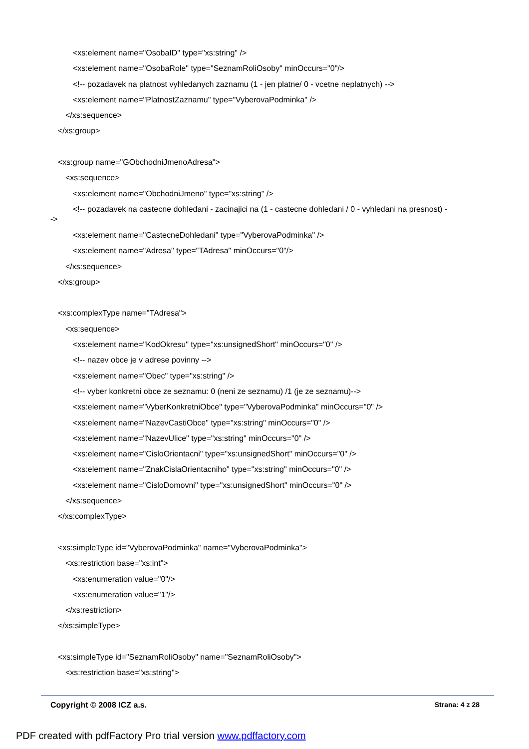<xs:element name="OsobaID" type="xs:string" />
<xs:element name="OsobaRole" type="SeznamRoliOsoby" minOccurs="0"/>
<!-- pozadavek na platnost vyhledanych zaznamu (1 - jen platne/ 0 - vcetne neplatnych) -->
<xs:element name="PlatnostZaznamu" type="VyberovaPodminka" />
</xs:sequence>
</xs:group>
<xs:group name="GObchodniJmenoAdresa">
<xs:sequence>
<xs:element name="ObchodniJmeno" type="xs:string" />
<!-- pozadavek na castecne dohledani - zacinajici na (1 - castecne dohledani / 0 - vyhledani na presnost) -->
<xs:element name="CastecneDohledani" type="VyberovaPodminka" />
<xs:element name="Adresa" type="TAdresa" minOccurs="0"/>
</xs:sequence>
</xs:group>
<xs:complexType name="TAdresa">
<xs:sequence>
<xs:element name="KodOkresu" type="xs:unsignedShort" minOccurs="0" />
<!-- nazev obce je v adrese povinny -->
<xs:element name="Obec" type="xs:string" />
<!-- vyber konkretni obce ze seznamu: 0 (neni ze seznamu) /1 (je ze seznamu)-->
<xs:element name="VyberKonkretniObce" type="VyberovaPodminka" minOccurs="0" />
<xs:element name="NazevCastiObce" type="xs:string" minOccurs="0" />
<xs:element name="NazevUlice" type="xs:string" minOccurs="0" />
<xs:element name="CisloOrientacni" type="xs:unsignedShort" minOccurs="0" />
<xs:element name="ZnakCislaOrientacniho" type="xs:string" minOccurs="0" />
<xs:element name="CisloDomovni" type="xs:unsignedShort" minOccurs="0" />
</xs:sequence>
</xs:complexType>
<xs:simpleType id="VyberovaPodminka" name="VyberovaPodminka">
<xs:restriction base="xs:int">
<xs:enumeration value="0"/>
<xs:enumeration value="1"/>
</xs:restriction>
</xs:simpleType>
<xs:simpleType id="SeznamRoliOsoby" name="SeznamRoliOsoby">
<xs:restriction base="xs:string">
Copyright © 2008 ICZ a.s. Strana: 4 z 28
PDF created with pdfFactory Pro trial version www.pdffactory.com